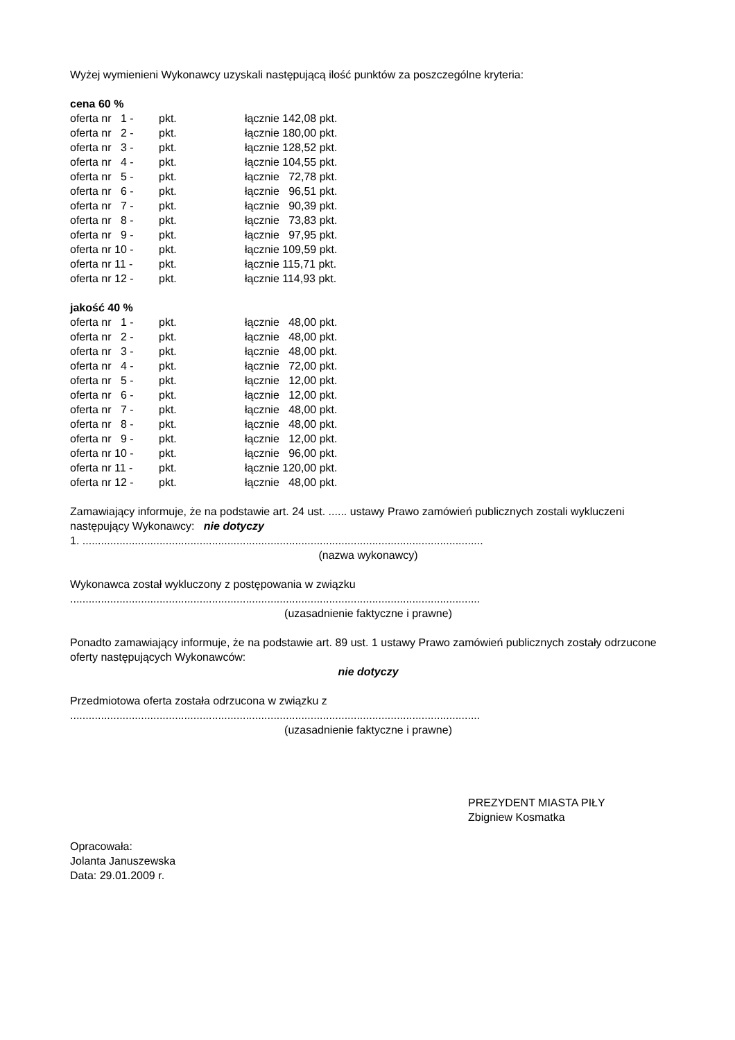Wyżej wymienieni Wykonawcy uzyskali następującą ilość punktów za poszczególne kryteria:
cena 60 %
| oferta nr 1 - | pkt. | łącznie 142,08 pkt. |
| oferta nr 2 - | pkt. | łącznie 180,00 pkt. |
| oferta nr 3 - | pkt. | łącznie 128,52 pkt. |
| oferta nr 4 - | pkt. | łącznie 104,55 pkt. |
| oferta nr 5 - | pkt. | łącznie 72,78 pkt. |
| oferta nr 6 - | pkt. | łącznie 96,51 pkt. |
| oferta nr 7 - | pkt. | łącznie 90,39 pkt. |
| oferta nr 8 - | pkt. | łącznie 73,83 pkt. |
| oferta nr 9 - | pkt. | łącznie 97,95 pkt. |
| oferta nr 10 - | pkt. | łącznie 109,59 pkt. |
| oferta nr 11 - | pkt. | łącznie 115,71 pkt. |
| oferta nr 12 - | pkt. | łącznie 114,93 pkt. |
jakość 40 %
| oferta nr 1 - | pkt. | łącznie 48,00 pkt. |
| oferta nr 2 - | pkt. | łącznie 48,00 pkt. |
| oferta nr 3 - | pkt. | łącznie 48,00 pkt. |
| oferta nr 4 - | pkt. | łącznie 72,00 pkt. |
| oferta nr 5 - | pkt. | łącznie 12,00 pkt. |
| oferta nr 6 - | pkt. | łącznie 12,00 pkt. |
| oferta nr 7 - | pkt. | łącznie 48,00 pkt. |
| oferta nr 8 - | pkt. | łącznie 48,00 pkt. |
| oferta nr 9 - | pkt. | łącznie 12,00 pkt. |
| oferta nr 10 - | pkt. | łącznie 96,00 pkt. |
| oferta nr 11 - | pkt. | łącznie 120,00 pkt. |
| oferta nr 12 - | pkt. | łącznie 48,00 pkt. |
Zamawiający informuje, że na podstawie art. 24 ust. ...... ustawy Prawo zamówień publicznych zostali wykluczeni następujący Wykonawcy: nie dotyczy
1. ..................................................................................................................................
(nazwa wykonawcy)
Wykonawca został wykluczony z postępowania w związku
.....................................................................................................................................
(uzasadnienie faktyczne i prawne)
Ponadto zamawiający informuje, że na podstawie art. 89 ust. 1 ustawy Prawo zamówień publicznych zostały odrzucone oferty następujących Wykonawców:
nie dotyczy
Przedmiotowa oferta została odrzucona w związku z
.....................................................................................................................................
(uzasadnienie faktyczne i prawne)
PREZYDENT MIASTA PIŁY
Zbigniew Kosmatka
Opracowała:
Jolanta Januszewska
Data: 29.01.2009 r.